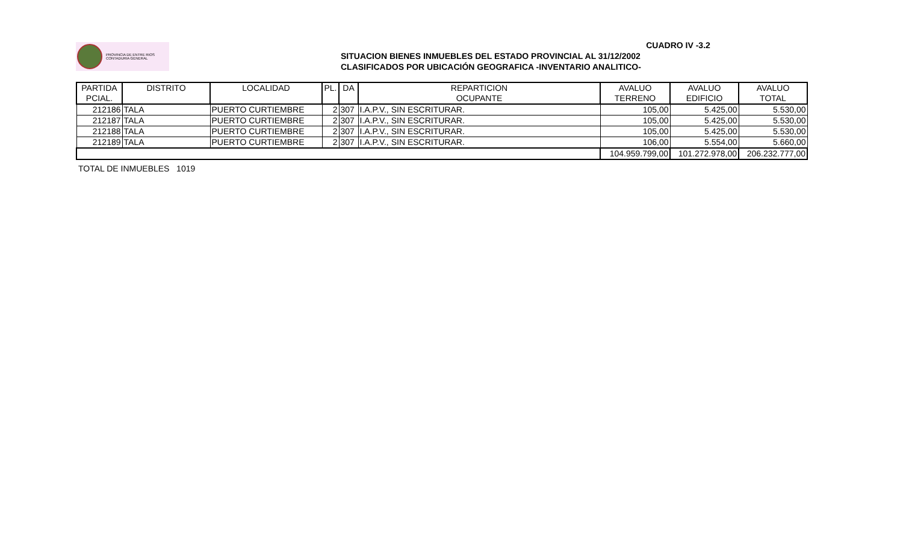PROVINCIA DE ENTRE RIOS
CONTADURIA GENERAL
CUADRO IV -3.2
SITUACION BIENES INMUEBLES DEL ESTADO PROVINCIAL AL 31/12/2002
CLASIFICADOS POR UBICACIÓN GEOGRAFICA -INVENTARIO ANALITICO-
| PARTIDA PCIAL. | DISTRITO | LOCALIDAD | PL. | DA | REPARTICION OCUPANTE | AVALUO TERRENO | AVALUO EDIFICIO | AVALUO TOTAL |
| --- | --- | --- | --- | --- | --- | --- | --- | --- |
| 212186 | TALA | PUERTO CURTIEMBRE | 2 | 307 | I.A.P.V., SIN ESCRITURAR. | 105,00 | 5.425,00 | 5.530,00 |
| 212187 | TALA | PUERTO CURTIEMBRE | 2 | 307 | I.A.P.V., SIN ESCRITURAR. | 105,00 | 5.425,00 | 5.530,00 |
| 212188 | TALA | PUERTO CURTIEMBRE | 2 | 307 | I.A.P.V., SIN ESCRITURAR. | 105,00 | 5.425,00 | 5.530,00 |
| 212189 | TALA | PUERTO CURTIEMBRE | 2 | 307 | I.A.P.V., SIN ESCRITURAR. | 106,00 | 5.554,00 | 5.660,00 |
| | | | | | | 104.959.799,00 | 101.272.978,00 | 206.232.777,00 |
TOTAL DE INMUEBLES 1019